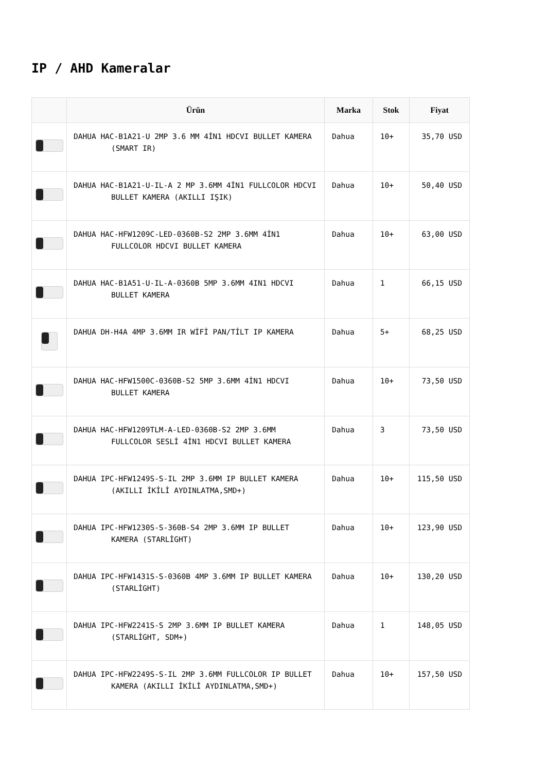IP / AHD Kameralar
| | Ürün | Marka | Stok | Fiyat |
| --- | --- | --- | --- | --- |
| | DAHUA HAC-B1A21-U 2MP 3.6 MM 4İN1 HDCVI BULLET KAMERA (SMART IR) | Dahua | 10+ | 35,70 USD |
| | DAHUA HAC-B1A21-U-IL-A 2 MP 3.6MM 4İN1 FULLCOLOR HDCVI BULLET KAMERA (AKILLI IŞIK) | Dahua | 10+ | 50,40 USD |
| | DAHUA HAC-HFW1209C-LED-0360B-S2 2MP 3.6MM 4İN1 FULLCOLOR HDCVI BULLET KAMERA | Dahua | 10+ | 63,00 USD |
| | DAHUA HAC-B1A51-U-IL-A-0360B 5MP 3.6MM 4IN1 HDCVI BULLET KAMERA | Dahua | 1 | 66,15 USD |
| | DAHUA DH-H4A 4MP 3.6MM IR WİFİ PAN/TİLT IP KAMERA | Dahua | 5+ | 68,25 USD |
| | DAHUA HAC-HFW1500C-0360B-S2 5MP 3.6MM 4İN1 HDCVI BULLET KAMERA | Dahua | 10+ | 73,50 USD |
| | DAHUA HAC-HFW1209TLM-A-LED-0360B-S2 2MP 3.6MM FULLCOLOR SESLİ 4İN1 HDCVI BULLET KAMERA | Dahua | 3 | 73,50 USD |
| | DAHUA IPC-HFW1249S-S-IL 2MP 3.6MM IP BULLET KAMERA (AKILLI İKİLİ AYDINLATMA,SMD+) | Dahua | 10+ | 115,50 USD |
| | DAHUA IPC-HFW1230S-S-360B-S4 2MP 3.6MM IP BULLET KAMERA (STARLİGHT) | Dahua | 10+ | 123,90 USD |
| | DAHUA IPC-HFW1431S-S-0360B 4MP 3.6MM IP BULLET KAMERA (STARLİGHT) | Dahua | 10+ | 130,20 USD |
| | DAHUA IPC-HFW2241S-S 2MP 3.6MM IP BULLET KAMERA (STARLİGHT, SDM+) | Dahua | 1 | 148,05 USD |
| | DAHUA IPC-HFW2249S-S-IL 2MP 3.6MM FULLCOLOR IP BULLET KAMERA (AKILLI İKİLİ AYDINLATMA,SMD+) | Dahua | 10+ | 157,50 USD |